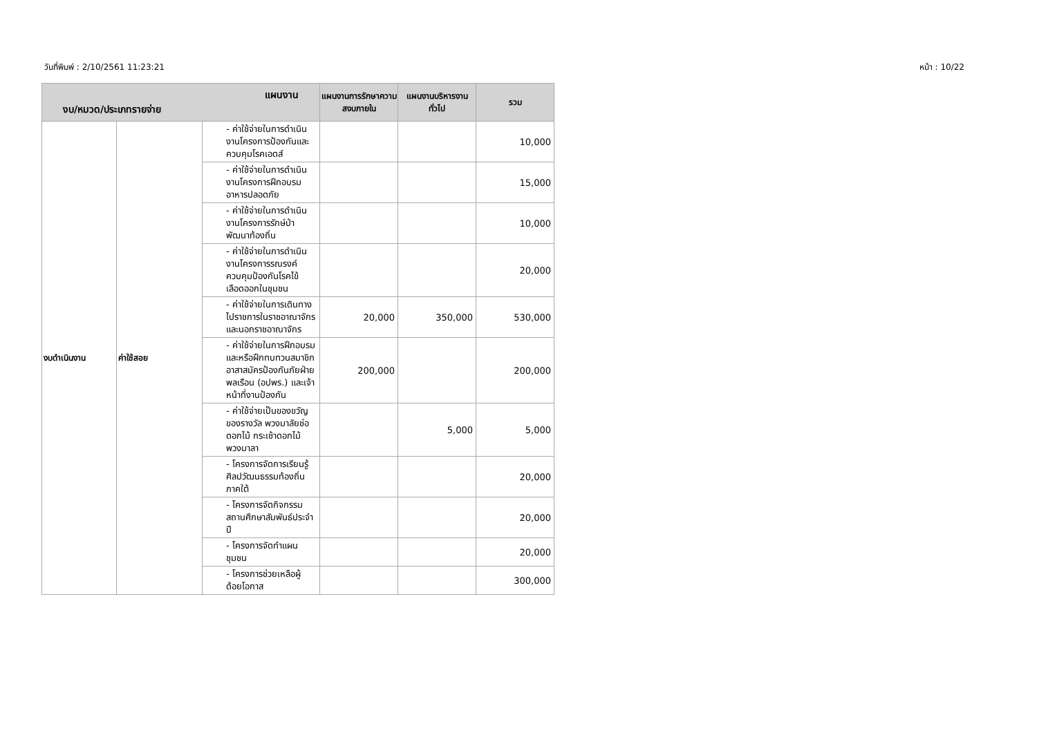วันที่พิมพ์ : 2/10/2561 11:23:21 หน้า : 10/22
| แผนงาน งบ/หมวด/ประเภทรายจ่าย | | | แผนงานการรักษาความสงบภายใน | แผนงานบริหารงานทั่วไป | รวม |
| --- | --- | --- | --- | --- | --- |
| งบดำเนินงาน | ค่าใช้สอย | - ค่าใช้จ่ายในการดำเนินงานโครงการป้องกันและควบคุมโรคเอดส์ | | | 10,000 |
| | | - ค่าใช้จ่ายในการดำเนินงานโครงการฝึกอบรมอาหารปลอดภัย | | | 15,000 |
| | | - ค่าใช้จ่ายในการดำเนินงานโครงการรักษ์ป่าพัฒนาท้องถิ่น | | | 10,000 |
| | | - ค่าใช้จ่ายในการดำเนินงานโครงการรณรงค์ควบคุมป้องกันโรคไข้เลือดออกในชุมชน | | | 20,000 |
| | | - ค่าใช้จ่ายในการเดินทางไปราชการในราชอาณาจักรและนอกราชอาณาจักร | 20,000 | 350,000 | 530,000 |
| | | - ค่าใช้จ่ายในการฝึกอบรม และหรือฝึกทบทวนสมาชิกอาสาสมัครป้องกันภัยฝ่ายพลเรือน (อปพร.) และเจ้าหน้าที่งานป้องกัน | 200,000 | | 200,000 |
| | | - ค่าใช้จ่ายเป็นของขวัญ ของรางวัล พวงมาลัยช่อดอกไม้ กระเช้าดอกไม้ พวงมาลา | | 5,000 | 5,000 |
| | | - โครงการจัดการเรียนรู้ศิลปวัฒนธรรมท้องถิ่นภาคใต้ | | | 20,000 |
| | | - โครงการจัดกิจกรรมสถานศึกษาสัมพันธ์ประจำปี | | | 20,000 |
| | | - โครงการจัดทำแผนชุมชน | | | 20,000 |
| | | - โครงการช่วยเหลือผู้ด้อยโอกาส | | | 300,000 |